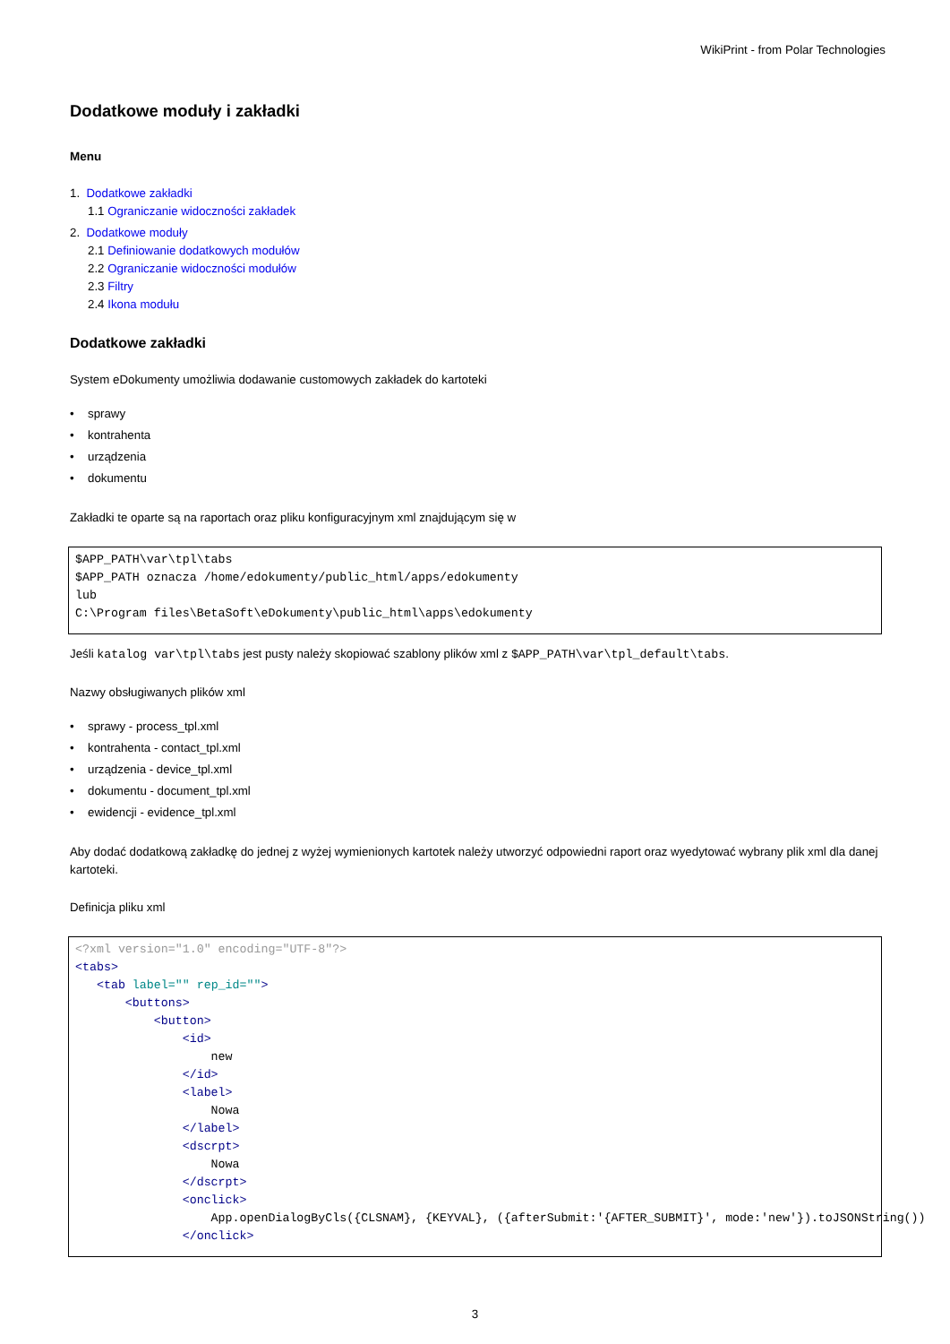WikiPrint - from Polar Technologies
Dodatkowe moduły i zakładki
Menu
1. Dodatkowe zakładki
1.1 Ograniczanie widoczności zakładek
2. Dodatkowe moduły
2.1 Definiowanie dodatkowych modułów
2.2 Ograniczanie widoczności modułów
2.3 Filtry
2.4 Ikona modułu
Dodatkowe zakładki
System eDokumenty umożliwia dodawanie customowych zakładek do kartoteki
• sprawy
• kontrahenta
• urządzenia
• dokumentu
Zakładki te oparte są na raportach oraz pliku konfiguracyjnym xml znajdującym się w
$APP_PATH\var\tpl\tabs
$APP_PATH oznacza /home/edokumenty/public_html/apps/edokumenty
lub
C:\Program files\BetaSoft\eDokumenty\public_html\apps\edokumenty
Jeśli katalog var\tpl\tabs jest pusty należy skopiować szablony plików xml z $APP_PATH\var\tpl_default\tabs.
Nazwy obsługiwanych plików xml
• sprawy - process_tpl.xml
• kontrahenta - contact_tpl.xml
• urządzenia - device_tpl.xml
• dokumentu - document_tpl.xml
• ewidencji - evidence_tpl.xml
Aby dodać dodatkową zakładkę do jednej z wyżej wymienionych kartotek należy utworzyć odpowiedni raport oraz wyedytować wybrany plik xml dla danej kartoteki.
Definicja pliku xml
<?xml version="1.0" encoding="UTF-8"?>
<tabs>
   <tab label="" rep_id="">
       <buttons>
           <button>
               <id>
                   new
               </id>
               <label>
                   Nowa
               </label>
               <dscrpt>
                   Nowa
               </dscrpt>
               <onclick>
                   App.openDialogByCls({CLSNAM}, {KEYVAL}, ({afterSubmit:'{AFTER_SUBMIT}', mode:'new'}).toJSONString())
               </onclick>
3